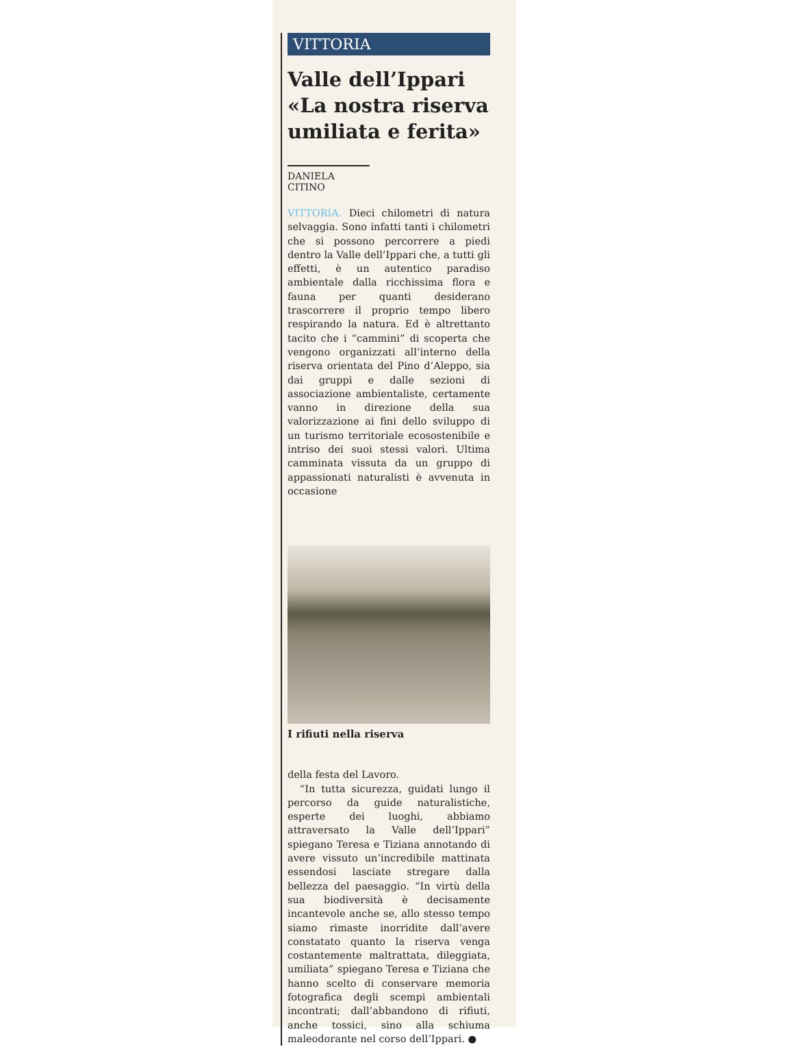VITTORIA
Valle dell’Ippari «La nostra riserva umiliata e ferita»
DANIELA CITINO
VITTORIA. Dieci chilometri di natura selvaggia. Sono infatti tanti i chilometri che si possono percorrere a piedi dentro la Valle dell’Ippari che, a tutti gli effetti, è un autentico paradiso ambientale dalla ricchissima flora e fauna per quanti desiderano trascorrere il proprio tempo libero respirando la natura. Ed è altrettanto tacito che i “cammini” di scoperta che vengono organizzati all’interno della riserva orientata del Pino d’Aleppo, sia dai gruppi e dalle sezioni di associazione ambientaliste, certamente vanno in direzione della sua valorizzazione ai fini dello sviluppo di un turismo territoriale ecosostenibile e intriso dei suoi stessi valori. Ultima camminata vissuta da un gruppo di appassionati naturalisti è avvenuta in occasione
I rifiuti nella riserva
della festa del Lavoro.
“In tutta sicurezza, guidati lungo il percorso da guide naturalistiche, esperte dei luoghi, abbiamo attraversato la Valle dell’Ippari” spiegano Teresa e Tiziana annotando di avere vissuto un’incredibile mattinata essendosi lasciate stregare dalla bellezza del paesaggio. “In virtù della sua biodiversità è decisamente incantevole anche se, allo stesso tempo siamo rimaste inorridite dall’avere constatato quanto la riserva venga costantemente maltrattata, dileggiata, umiliata” spiegano Teresa e Tiziana che hanno scelto di conservare memoria fotografica degli scempi ambientali incontrati; dall’abbandono di rifiuti, anche tossici, sino alla schiuma maleodorante nel corso dell’Ippari. ●